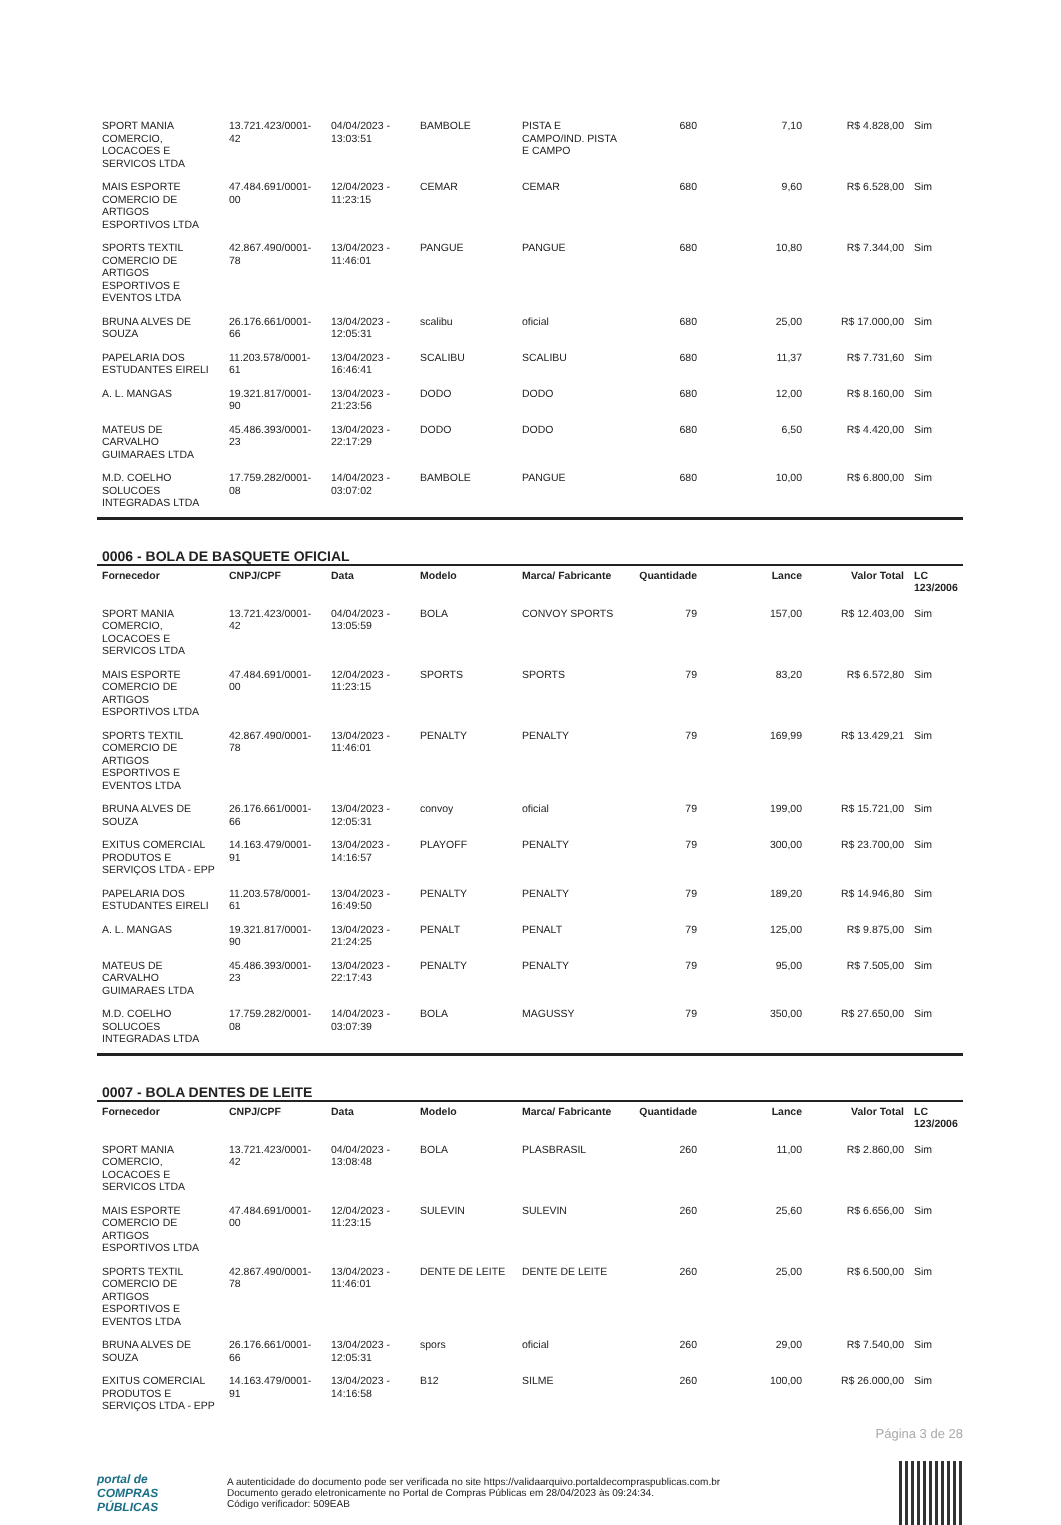| SPORT MANIA COMERCIO, LOCACOES E SERVICOS LTDA | 13.721.423/0001-42 | 04/04/2023 - 13:03:51 | BAMBOLE | PISTA E CAMPO/IND. PISTA E CAMPO | 680 | 7,10 | R$ 4.828,00 | Sim |
| MAIS ESPORTE COMERCIO DE ARTIGOS ESPORTIVOS LTDA | 47.484.691/0001-00 | 12/04/2023 - 11:23:15 | CEMAR | CEMAR | 680 | 9,60 | R$ 6.528,00 | Sim |
| SPORTS TEXTIL COMERCIO DE ARTIGOS ESPORTIVOS E EVENTOS LTDA | 42.867.490/0001-78 | 13/04/2023 - 11:46:01 | PANGUE | PANGUE | 680 | 10,80 | R$ 7.344,00 | Sim |
| BRUNA ALVES DE SOUZA | 26.176.661/0001-66 | 13/04/2023 - 12:05:31 | scalibu | oficial | 680 | 25,00 | R$ 17.000,00 | Sim |
| PAPELARIA DOS ESTUDANTES EIRELI | 11.203.578/0001-61 | 13/04/2023 - 16:46:41 | SCALIBU | SCALIBU | 680 | 11,37 | R$ 7.731,60 | Sim |
| A. L. MANGAS | 19.321.817/0001-90 | 13/04/2023 - 21:23:56 | DODO | DODO | 680 | 12,00 | R$ 8.160,00 | Sim |
| MATEUS DE CARVALHO GUIMARAES LTDA | 45.486.393/0001-23 | 13/04/2023 - 22:17:29 | DODO | DODO | 680 | 6,50 | R$ 4.420,00 | Sim |
| M.D. COELHO SOLUCOES INTEGRADAS LTDA | 17.759.282/0001-08 | 14/04/2023 - 03:07:02 | BAMBOLE | PANGUE | 680 | 10,00 | R$ 6.800,00 | Sim |
0006 - BOLA DE BASQUETE OFICIAL
| Fornecedor | CNPJ/CPF | Data | Modelo | Marca/ Fabricante | Quantidade | Lance | Valor Total | LC 123/2006 |
| --- | --- | --- | --- | --- | --- | --- | --- | --- |
| SPORT MANIA COMERCIO, LOCACOES E SERVICOS LTDA | 13.721.423/0001-42 | 04/04/2023 - 13:05:59 | BOLA | CONVOY SPORTS | 79 | 157,00 | R$ 12.403,00 | Sim |
| MAIS ESPORTE COMERCIO DE ARTIGOS ESPORTIVOS LTDA | 47.484.691/0001-00 | 12/04/2023 - 11:23:15 | SPORTS | SPORTS | 79 | 83,20 | R$ 6.572,80 | Sim |
| SPORTS TEXTIL COMERCIO DE ARTIGOS ESPORTIVOS E EVENTOS LTDA | 42.867.490/0001-78 | 13/04/2023 - 11:46:01 | PENALTY | PENALTY | 79 | 169,99 | R$ 13.429,21 | Sim |
| BRUNA ALVES DE SOUZA | 26.176.661/0001-66 | 13/04/2023 - 12:05:31 | convoy | oficial | 79 | 199,00 | R$ 15.721,00 | Sim |
| EXITUS COMERCIAL PRODUTOS E SERVIÇOS LTDA - EPP | 14.163.479/0001-91 | 13/04/2023 - 14:16:57 | PLAYOFF | PENALTY | 79 | 300,00 | R$ 23.700,00 | Sim |
| PAPELARIA DOS ESTUDANTES EIRELI | 11.203.578/0001-61 | 13/04/2023 - 16:49:50 | PENALTY | PENALTY | 79 | 189,20 | R$ 14.946,80 | Sim |
| A. L. MANGAS | 19.321.817/0001-90 | 13/04/2023 - 21:24:25 | PENALT | PENALT | 79 | 125,00 | R$ 9.875,00 | Sim |
| MATEUS DE CARVALHO GUIMARAES LTDA | 45.486.393/0001-23 | 13/04/2023 - 22:17:43 | PENALTY | PENALTY | 79 | 95,00 | R$ 7.505,00 | Sim |
| M.D. COELHO SOLUCOES INTEGRADAS LTDA | 17.759.282/0001-08 | 14/04/2023 - 03:07:39 | BOLA | MAGUSSY | 79 | 350,00 | R$ 27.650,00 | Sim |
0007 - BOLA DENTES DE LEITE
| Fornecedor | CNPJ/CPF | Data | Modelo | Marca/ Fabricante | Quantidade | Lance | Valor Total | LC 123/2006 |
| --- | --- | --- | --- | --- | --- | --- | --- | --- |
| SPORT MANIA COMERCIO, LOCACOES E SERVICOS LTDA | 13.721.423/0001-42 | 04/04/2023 - 13:08:48 | BOLA | PLASBRASIL | 260 | 11,00 | R$ 2.860,00 | Sim |
| MAIS ESPORTE COMERCIO DE ARTIGOS ESPORTIVOS LTDA | 47.484.691/0001-00 | 12/04/2023 - 11:23:15 | SULEVIN | SULEVIN | 260 | 25,60 | R$ 6.656,00 | Sim |
| SPORTS TEXTIL COMERCIO DE ARTIGOS ESPORTIVOS E EVENTOS LTDA | 42.867.490/0001-78 | 13/04/2023 - 11:46:01 | DENTE DE LEITE | DENTE DE LEITE | 260 | 25,00 | R$ 6.500,00 | Sim |
| BRUNA ALVES DE SOUZA | 26.176.661/0001-66 | 13/04/2023 - 12:05:31 | spors | oficial | 260 | 29,00 | R$ 7.540,00 | Sim |
| EXITUS COMERCIAL PRODUTOS E SERVIÇOS LTDA - EPP | 14.163.479/0001-91 | 13/04/2023 - 14:16:58 | B12 | SILME | 260 | 100,00 | R$ 26.000,00 | Sim |
Página 3 de 28
portal de
COMPRAS
PÚBLICAS
A autenticidade do documento pode ser verificada no site https://validaarquivo.portaldecompraspublicas.com.br
Documento gerado eletronicamente no Portal de Compras Públicas em 28/04/2023 às 09:24:34.
Código verificador: 509EAB